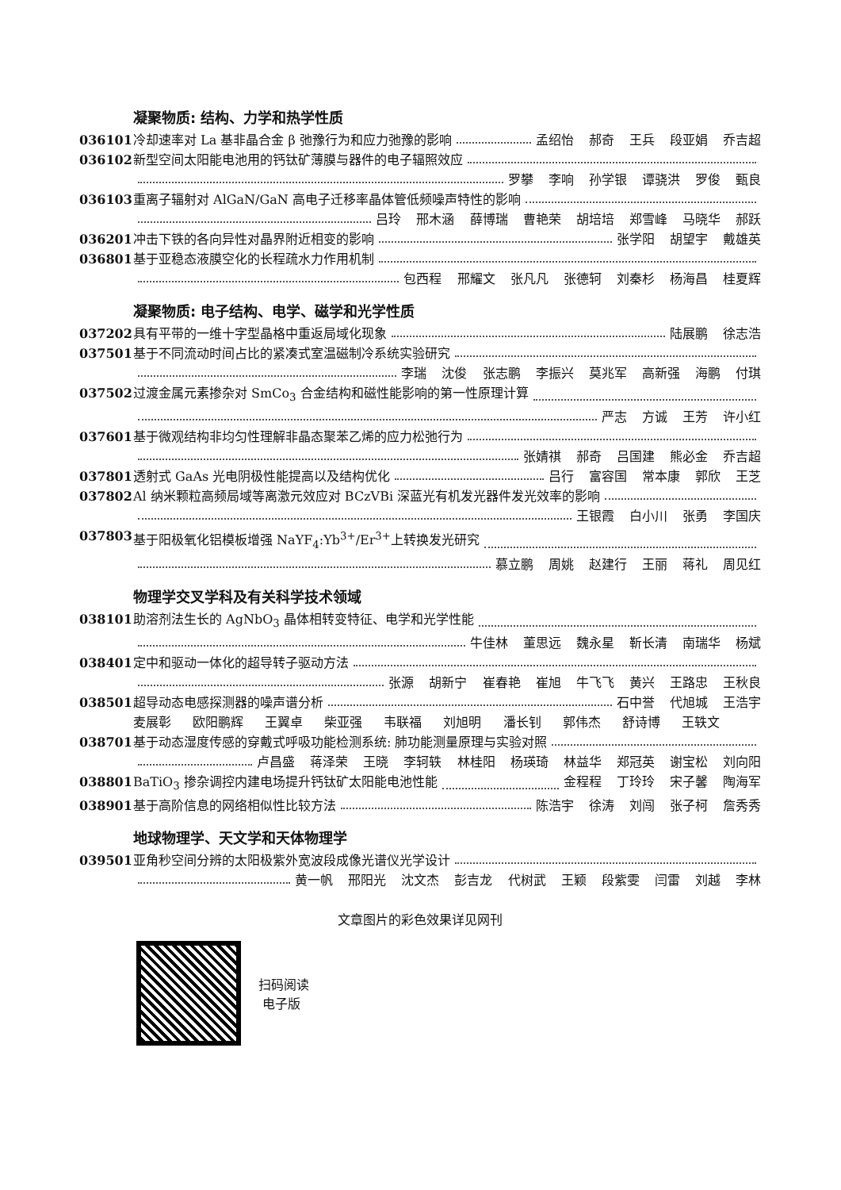凝聚物质: 结构、力学和热学性质
036101 冷却速率对 La 基非晶合金 β 弛豫行为和应力弛豫的影响 孟绍怡 郝奇 王兵 段亚娟 乔吉超
036102 新型空间太阳能电池用的钙钛矿薄膜与器件的电子辐照效应
罗攀 李响 孙学银 谭骁洪 罗俊 甄良
036103 重离子辐射对 AlGaN/GaN 高电子迁移率晶体管低频噪声特性的影响
吕玲 邢木涵 薛博瑞 曹艳荣 胡培培 郑雪峰 马晓华 郝跃
036201 冲击下铁的各向异性对晶界附近相变的影响 张学阳 胡望宇 戴雄英
036801 基于亚稳态液膜空化的长程疏水力作用机制
包西程 邢耀文 张凡凡 张德轲 刘秦杉 杨海昌 桂夏辉
凝聚物质: 电子结构、电学、磁学和光学性质
037202 具有平带的一维十字型晶格中重返局域化现象 陆展鹏 徐志浩
037501 基于不同流动时间占比的紧凑式室温磁制冷系统实验研究
李瑞 沈俊 张志鹏 李振兴 莫兆军 高新强 海鹏 付琪
037502 过渡金属元素掺杂对 SmCo<sub>3</sub> 合金结构和磁性能影响的第一性原理计算
严志 方诚 王芳 许小红
037601 基于微观结构非均匀性理解非晶态聚苯乙烯的应力松弛行为
张婧祺 郝奇 吕国建 熊必金 乔吉超
037801 透射式 GaAs 光电阴极性能提高以及结构优化 吕行 富容国 常本康 郭欣 王芝
037802 Al 纳米颗粒高频局域等离激元效应对 BCzVBi 深蓝光有机发光器件发光效率的影响
王银霞 白小川 张勇 李国庆
037803 基于阳极氧化铝模板增强 NaYF<sub>4</sub>:Yb<sup>3+</sup>/Er<sup>3+</sup>上转换发光研究
慕立鹏 周姚 赵建行 王丽 蒋礼 周见红
物理学交叉学科及有关科学技术领域
038101 助溶剂法生长的 AgNbO<sub>3</sub> 晶体相转变特征、电学和光学性能
牛佳林 董思远 魏永星 靳长清 南瑞华 杨斌
038401 定中和驱动一体化的超导转子驱动方法
张源 胡新宁 崔春艳 崔旭 牛飞飞 黄兴 王路忠 王秋良
038501 超导动态电感探测器的噪声谱分析 石中誉 代旭城 王浩宇
麦展彰 欧阳鹏辉 王翼卓 柴亚强 韦联福 刘旭明 潘长钊 郭伟杰 舒诗博 王轶文
038701 基于动态湿度传感的穿戴式呼吸功能检测系统: 肺功能测量原理与实验对照
卢昌盛 蒋泽荣 王晓 李轲轶 林桂阳 杨瑛琦 林益华 郑冠英 谢宝松 刘向阳
038801 BaTiO<sub>3</sub> 掺杂调控内建电场提升钙钛矿太阳能电池性能 金程程 丁玲玲 宋子馨 陶海军
038901 基于高阶信息的网络相似性比较方法 陈浩宇 徐涛 刘闯 张子柯 詹秀秀
地球物理学、天文学和天体物理学
039501 亚角秒空间分辨的太阳极紫外宽波段成像光谱仪光学设计
黄一帆 邢阳光 沈文杰 彭吉龙 代树武 王颖 段紫雯 闫雷 刘越 李林
文章图片的彩色效果详见网刊
扫码阅读
电子版